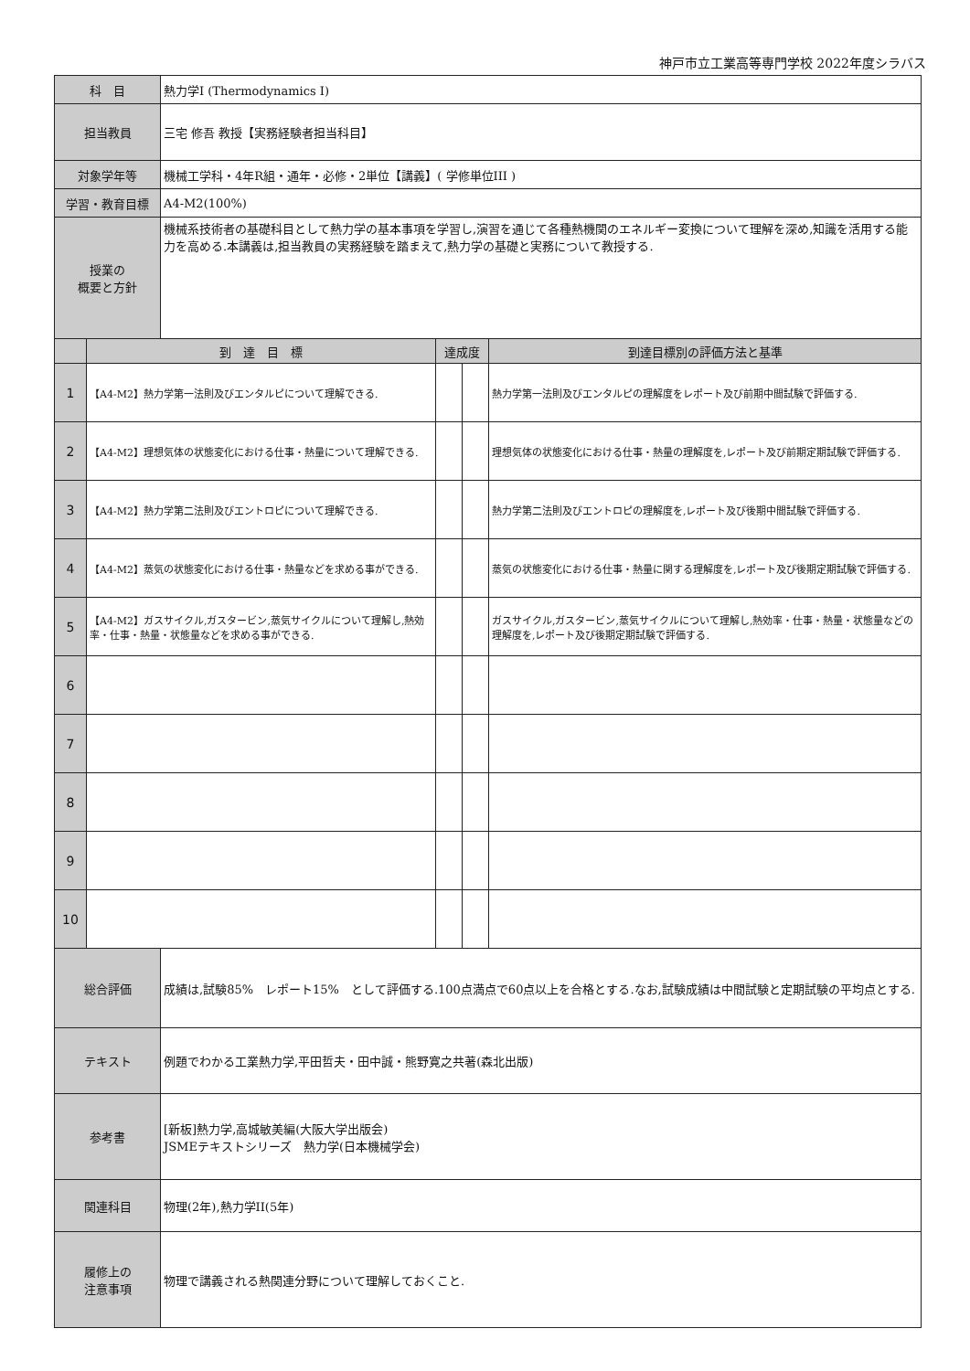神戸市立工業高等専門学校 2022年度シラバス
| 科 目 | | 熱力学Ⅰ (Thermodynamics I) | | | |
| 担当教員 | | 三宅 修吾 教授【実務経験者担当科目】 | | | |
| 対象学年等 | | 機械工学科・4年R組・通年・必修・2単位【講義】( 学修単位III ) | | | |
| 学習・教育目標 | | A4-M2(100%) | | | |
| 授業の 概要と方針 | | 機械系技術者の基礎科目として熱力学の基本事項を学習し,演習を通じて各種熱機関のエネルギー変換について理解を深め,知識を活用する能力を高める.本講義は,担当教員の実務経験を踏まえて,熱力学の基礎と実務について教授する. | | | |
| | 到 達 目 標 | | 達成度 | | 到達目標別の評価方法と基準 |
| 1 | 【A4-M2】熱力学第一法則及びエンタルピについて理解できる. | | | | 熱力学第一法則及びエンタルピの理解度をレポート及び前期中間試験で評価する. |
| 2 | 【A4-M2】理想気体の状態変化における仕事・熱量について理解できる. | | | | 理想気体の状態変化における仕事・熱量の理解度を,レポート及び前期定期試験で評価する. |
| 3 | 【A4-M2】熱力学第二法則及びエントロピについて理解できる. | | | | 熱力学第二法則及びエントロピの理解度を,レポート及び後期中間試験で評価する. |
| 4 | 【A4-M2】蒸気の状態変化における仕事・熱量などを求める事ができる. | | | | 蒸気の状態変化における仕事・熱量に関する理解度を,レポート及び後期定期試験で評価する. |
| 5 | 【A4-M2】ガスサイクル,ガスタービン,蒸気サイクルについて理解し,熱効率・仕事・熱量・状態量などを求める事ができる. | | | | ガスサイクル,ガスタービン,蒸気サイクルについて理解し,熱効率・仕事・熱量・状態量などの理解度を,レポート及び後期定期試験で評価する. |
| 6 | | | | | |
| 7 | | | | | |
| 8 | | | | | |
| 9 | | | | | |
| 10 | | | | | |
| 総合評価 | | 成績は,試験85% レポート15% として評価する.100点満点で60点以上を合格とする.なお,試験成績は中間試験と定期試験の平均点とする. | | | |
| テキスト | | 例題でわかる工業熱力学,平田哲夫・田中誠・熊野寛之共著(森北出版) | | | |
| 参考書 | | [新板]熱力学,高城敏美編(大阪大学出版会) JSMEテキストシリーズ 熱力学(日本機械学会) | | | |
| 関連科目 | | 物理(2年),熱力学II(5年) | | | |
| 履修上の 注意事項 | | 物理で講義される熱関連分野について理解しておくこと. | | | |